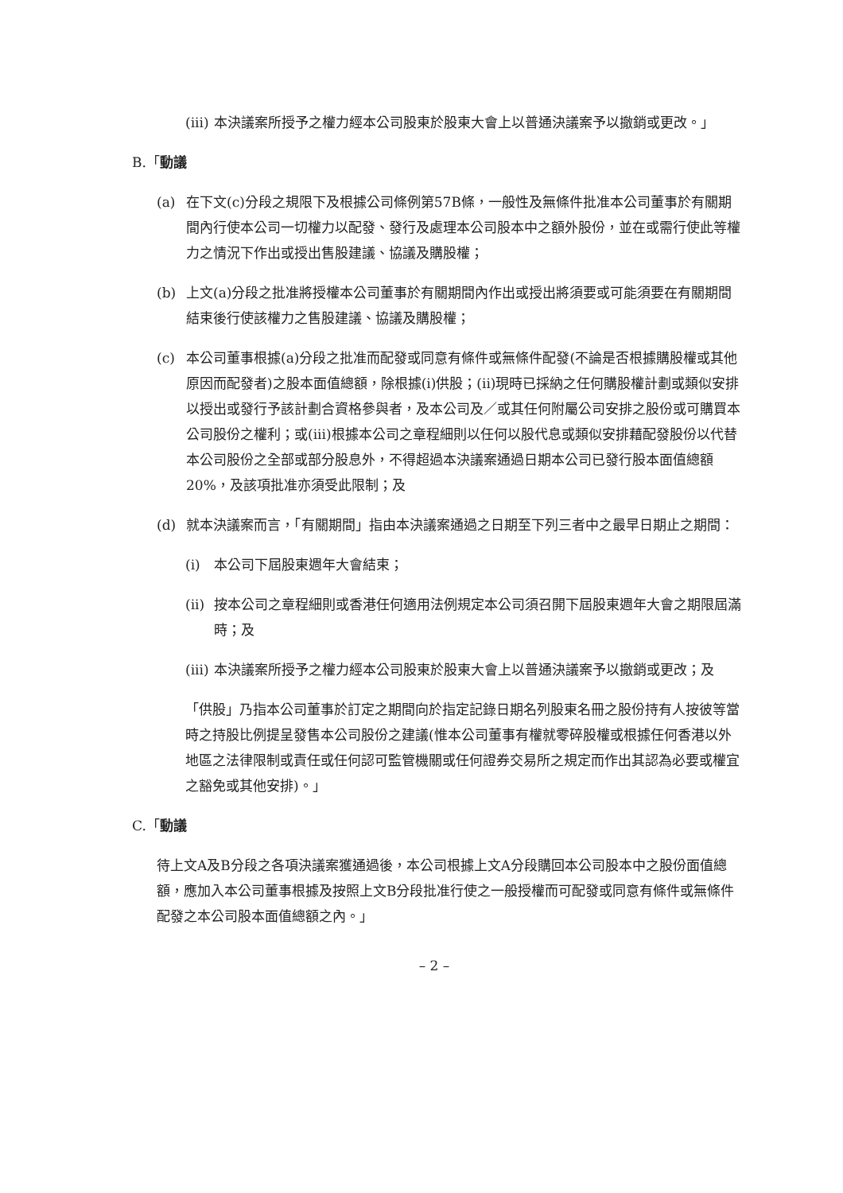(iii) 本決議案所授予之權力經本公司股東於股東大會上以普通決議案予以撤銷或更改。」
B.「動議
(a) 在下文(c)分段之規限下及根據公司條例第57B條，一般性及無條件批准本公司董事於有關期間內行使本公司一切權力以配發、發行及處理本公司股本中之額外股份，並在或需行使此等權力之情況下作出或授出售股建議、協議及購股權；
(b) 上文(a)分段之批准將授權本公司董事於有關期間內作出或授出將須要或可能須要在有關期間結束後行使該權力之售股建議、協議及購股權；
(c) 本公司董事根據(a)分段之批准而配發或同意有條件或無條件配發(不論是否根據購股權或其他原因而配發者)之股本面值總額，除根據(i)供股；(ii)現時已採納之任何購股權計劃或類似安排以授出或發行予該計劃合資格參與者，及本公司及／或其任何附屬公司安排之股份或可購買本公司股份之權利；或(iii)根據本公司之章程細則以任何以股代息或類似安排藉配發股份以代替本公司股份之全部或部分股息外，不得超過本決議案通過日期本公司已發行股本面值總額20%，及該項批准亦須受此限制；及
(d) 就本決議案而言，「有關期間」指由本決議案通過之日期至下列三者中之最早日期止之期間：
(i) 本公司下屆股東週年大會結束；
(ii) 按本公司之章程細則或香港任何適用法例規定本公司須召開下屆股東週年大會之期限屆滿時；及
(iii) 本決議案所授予之權力經本公司股東於股東大會上以普通決議案予以撤銷或更改；及
「供股」乃指本公司董事於訂定之期間向於指定記錄日期名列股東名冊之股份持有人按彼等當時之持股比例提呈發售本公司股份之建議(惟本公司董事有權就零碎股權或根據任何香港以外地區之法律限制或責任或任何認可監管機關或任何證券交易所之規定而作出其認為必要或權宜之豁免或其他安排)。」
C.「動議
待上文A及B分段之各項決議案獲通過後，本公司根據上文A分段購回本公司股本中之股份面值總額，應加入本公司董事根據及按照上文B分段批准行使之一般授權而可配發或同意有條件或無條件配發之本公司股本面值總額之內。」
– 2 –